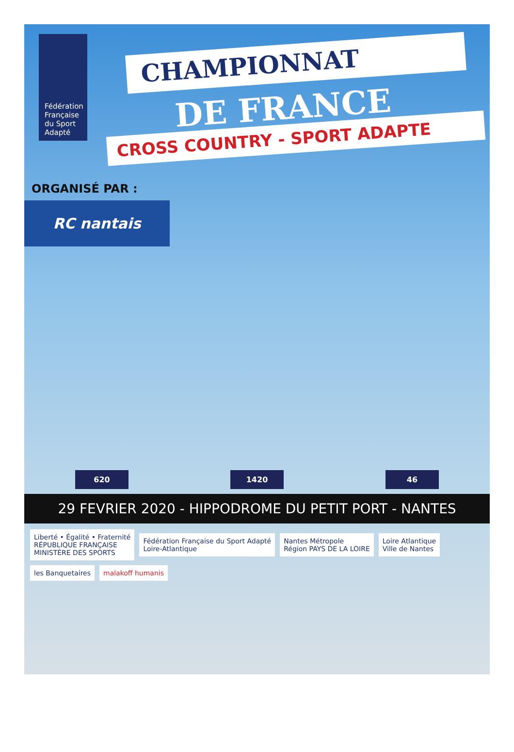Fédération
Française
du Sport
Adapté
CHAMPIONNAT
DE FRANCE
CROSS COUNTRY - SPORT ADAPTE
ORGANISÉ PAR :
RC nantais
620
1420
46
29 FEVRIER 2020 - HIPPODROME DU PETIT PORT - NANTES
Liberté • Égalité • Fraternité
RÉPUBLIQUE FRANÇAISE
MINISTÈRE DES SPORTS
Fédération Française du Sport Adapté
Loire-Atlantique
Nantes Métropole
Région PAYS DE LA LOIRE
Loire Atlantique
Ville de Nantes
les Banquetaires
malakoff humanis